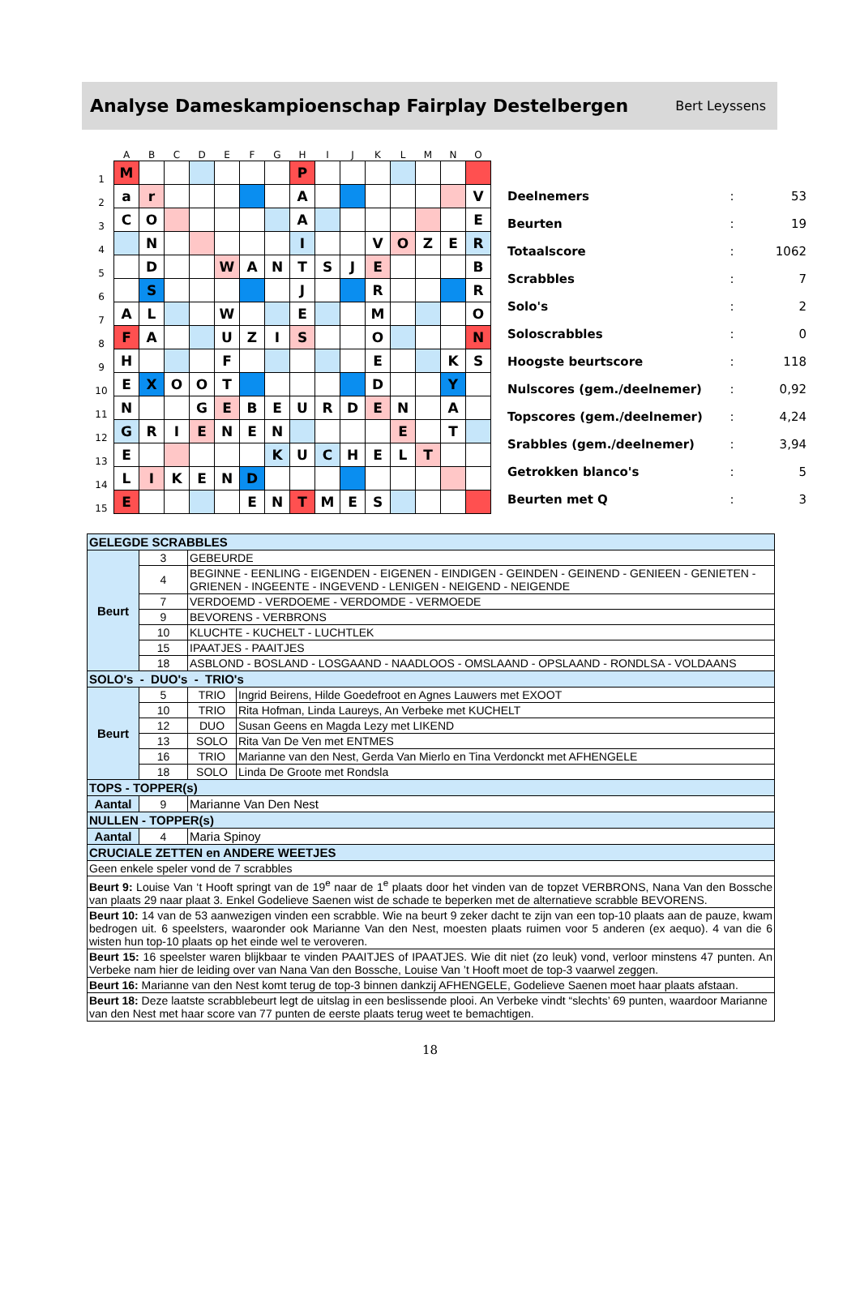Analyse Dameskampioenschap Fairplay Destelbergen
Bert Leyssens
| | A | B | C | D | E | F | G | H | I | J | K | L | M | N | O |
| --- | --- | --- | --- | --- | --- | --- | --- | --- | --- | --- | --- | --- | --- | --- | --- |
| 1 | M | | | | | | | P | | | | | | | |
| 2 | a | r | | | | | | A | | | | | | | V |
| 3 | C | O | | | | | | A | | | | | | | E |
| 4 | | N | | | | | | I | | | V | O | Z | E | R |
| 5 | | D | | | W | A | N | T | S | J | E | | | | B |
| 6 | | S | | | | | | J | | | R | | | | R |
| 7 | A | L | | | W | | | E | | | M | | | | O |
| 8 | F | A | | | U | Z | I | S | | | O | | | | N |
| 9 | H | | | | F | | | | | | E | | | K | S |
| 10 | E | X | O | O | T | | | | | | D | | | Y | |
| 11 | N | | | G | E | B | E | U | R | D | E | N | | A | |
| 12 | G | R | I | E | N | E | N | | | | | E | | T | |
| 13 | E | | | | | | K | U | C | H | E | L | T | | |
| 14 | L | I | K | E | N | D | | | | | | | | | |
| 15 | E | | | | | E | N | T | M | E | S | | | | |
| Deelnemers | : | 53 |
| Beurten | : | 19 |
| Totaalscore | : | 1062 |
| Scrabbles | : | 7 |
| Solo's | : | 2 |
| Soloscrabbles | : | 0 |
| Hoogste beurtscore | : | 118 |
| Nulscores (gem./deelnemer) | : | 0,92 |
| Topscores (gem./deelnemer) | : | 4,24 |
| Srabbles (gem./deelnemer) | : | 3,94 |
| Getrokken blanco's | : | 5 |
| Beurten met Q | : | 3 |
| GELEGDE SCRABBLES | | | |
| Beurt | 3 | GEBEURDE | |
| | 4 | BEGINNE - EENLING - EIGENDEN - EIGENEN - EINDIGEN - GEINDEN - GEINEND - GENIEEN - GENIETEN - GRIENEN - INGEENTE - INGEVEND - LENIGEN - NEIGEND - NEIGENDE | |
| | 7 | VERDOEMD - VERDOEME - VERDOMDE - VERMOEDE | |
| | 9 | BEVORENS - VERBRONS | |
| | 10 | KLUCHTE - KUCHELT - LUCHTLEK | |
| | 15 | IPAATJES - PAAITJES | |
| | 18 | ASBLOND - BOSLAND - LOSGAAND - NAADLOOS - OMSLAAND - OPSLAAND - RONDLSA - VOLDAANS | |
| SOLO's - DUO's - TRIO's | | | |
| Beurt | 5 | TRIO | Ingrid Beirens, Hilde Goedefroot en Agnes Lauwers met EXOOT |
| | 10 | TRIO | Rita Hofman, Linda Laureys, An Verbeke met KUCHELT |
| | 12 | DUO | Susan Geens en Magda Lezy met LIKEND |
| | 13 | SOLO | Rita Van De Ven met ENTMES |
| | 16 | TRIO | Marianne van den Nest, Gerda Van Mierlo en Tina Verdonckt met AFHENGELE |
| | 18 | SOLO | Linda De Groote met Rondsla |
| TOPS - TOPPER(s) | | | |
| Aantal | 9 | Marianne Van Den Nest | |
| NULLEN - TOPPER(s) | | | |
| Aantal | 4 | Maria Spinoy | |
| CRUCIALE ZETTEN en ANDERE WEETJES | | | |
| Geen enkele speler vond de 7 scrabbles | | | |
| Beurt 9: Louise Van ‘t Hooft springt van de 19<sup>e</sup> naar de 1<sup>e</sup> plaats door het vinden van de topzet VERBRONS, Nana Van den Bossche van plaats 29 naar plaat 3. Enkel Godelieve Saenen wist de schade te beperken met de alternatieve scrabble BEVORENS. | | | |
| Beurt 10: 14 van de 53 aanwezigen vinden een scrabble. Wie na beurt 9 zeker dacht te zijn van een top-10 plaats aan de pauze, kwam bedrogen uit. 6 speelsters, waaronder ook Marianne Van den Nest, moesten plaats ruimen voor 5 anderen (ex aequo). 4 van die 6 wisten hun top-10 plaats op het einde wel te veroveren. | | | |
| Beurt 15: 16 speelster waren blijkbaar te vinden PAAITJES of IPAATJES. Wie dit niet (zo leuk) vond, verloor minstens 47 punten. An Verbeke nam hier de leiding over van Nana Van den Bossche, Louise Van ’t Hooft moet de top-3 vaarwel zeggen. | | | |
| Beurt 16: Marianne van den Nest komt terug de top-3 binnen dankzij AFHENGELE, Godelieve Saenen moet haar plaats afstaan. | | | |
| Beurt 18: Deze laatste scrabblebeurt legt de uitslag in een beslissende plooi. An Verbeke vindt “slechts’ 69 punten, waardoor Marianne van den Nest met haar score van 77 punten de eerste plaats terug weet te bemachtigen. | | | |
18